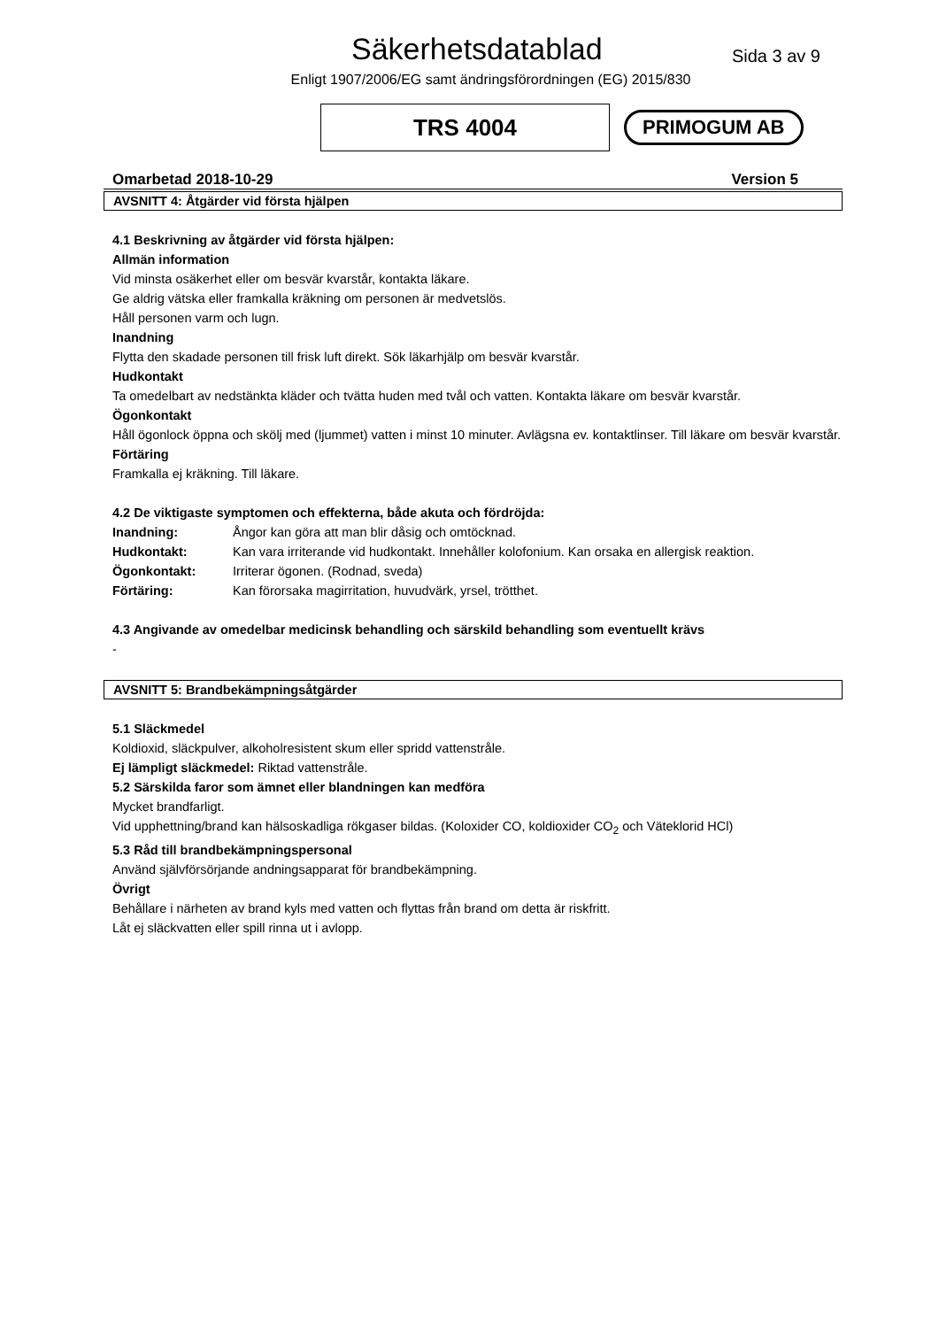Säkerhetsdatablad
Sida 3 av 9
Enligt 1907/2006/EG samt ändringsförordningen (EG) 2015/830
TRS 4004
PRIMOGUM AB
Omarbetad 2018-10-29 Version 5
AVSNITT 4: Åtgärder vid första hjälpen
4.1 Beskrivning av åtgärder vid första hjälpen:
Allmän information
Vid minsta osäkerhet eller om besvär kvarstår, kontakta läkare.
Ge aldrig vätska eller framkalla kräkning om personen är medvetslös.
Håll personen varm och lugn.
Inandning
Flytta den skadade personen till frisk luft direkt. Sök läkarhjälp om besvär kvarstår.
Hudkontakt
Ta omedelbart av nedstänkta kläder och tvätta huden med tvål och vatten. Kontakta läkare om besvär kvarstår.
Ögonkontakt
Håll ögonlock öppna och skölj med (ljummet) vatten i minst 10 minuter. Avlägsna ev. kontaktlinser. Till läkare om besvär kvarstår.
Förtäring
Framkalla ej kräkning. Till läkare.
4.2 De viktigaste symptomen och effekterna, både akuta och fördröjda:
| Inandning: | Ångor kan göra att man blir dåsig och omtöcknad. |
| Hudkontakt: | Kan vara irriterande vid hudkontakt. Innehåller kolofonium. Kan orsaka en allergisk reaktion. |
| Ögonkontakt: | Irriterar ögonen. (Rodnad, sveda) |
| Förtäring: | Kan förorsaka magirritation, huvudvärk, yrsel, trötthet. |
4.3 Angivande av omedelbar medicinsk behandling och särskild behandling som eventuellt krävs
-
AVSNITT 5: Brandbekämpningsåtgärder
5.1 Släckmedel
Koldioxid, släckpulver, alkoholresistent skum eller spridd vattenstråle.
Ej lämpligt släckmedel: Riktad vattenstråle.
5.2 Särskilda faror som ämnet eller blandningen kan medföra
Mycket brandfarligt.
Vid upphettning/brand kan hälsoskadliga rökgaser bildas. (Koloxider CO, koldioxider CO<sub>2</sub> och Väteklorid HCl)
5.3 Råd till brandbekämpningspersonal
Använd självförsörjande andningsapparat för brandbekämpning.
Övrigt
Behållare i närheten av brand kyls med vatten och flyttas från brand om detta är riskfritt.
Låt ej släckvatten eller spill rinna ut i avlopp.